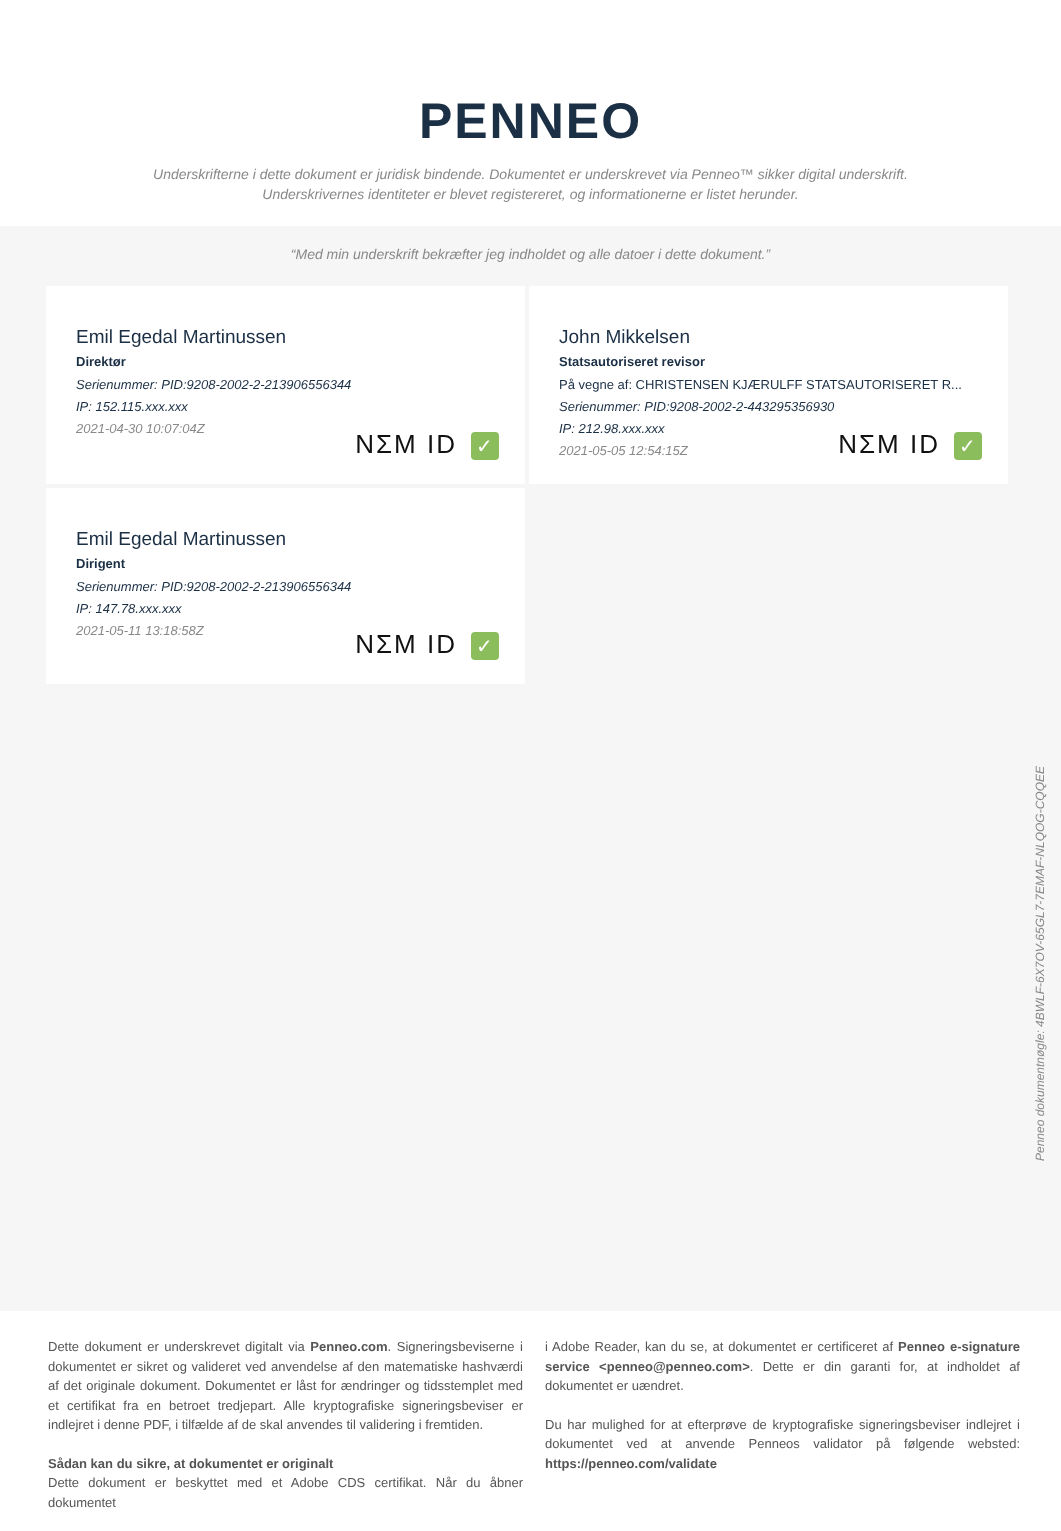PENNEO
Underskrifterne i dette dokument er juridisk bindende. Dokumentet er underskrevet via Penneo™ sikker digital underskrift.
Underskrivernes identiteter er blevet registereret, og informationerne er listet herunder.
“Med min underskrift bekræfter jeg indholdet og alle datoer i dette dokument.”
Emil Egedal Martinussen
Direktør
Serienummer: PID:9208-2002-2-213906556344
IP: 152.115.xxx.xxx
2021-04-30 10:07:04Z
NΣM ID ✓
John Mikkelsen
Statsautoriseret revisor
På vegne af: CHRISTENSEN KJÆRULFF STATSAUTORISERET R...
Serienummer: PID:9208-2002-2-443295356930
IP: 212.98.xxx.xxx
2021-05-05 12:54:15Z
NΣM ID ✓
Emil Egedal Martinussen
Dirigent
Serienummer: PID:9208-2002-2-213906556344
IP: 147.78.xxx.xxx
2021-05-11 13:18:58Z
NΣM ID ✓
Penneo dokumentnøgle: 4BWLF-6X7OV-65GL7-7EMAF-NLQOG-CQQEE
Dette dokument er underskrevet digitalt via Penneo.com. Signeringsbeviserne i dokumentet er sikret og valideret ved anvendelse af den matematiske hashværdi af det originale dokument. Dokumentet er låst for ændringer og tidsstemplet med et certifikat fra en betroet tredjepart. Alle kryptografiske signeringsbeviser er indlejret i denne PDF, i tilfælde af de skal anvendes til validering i fremtiden.
Sådan kan du sikre, at dokumentet er originalt
Dette dokument er beskyttet med et Adobe CDS certifikat. Når du åbner dokumentet
i Adobe Reader, kan du se, at dokumentet er certificeret af Penneo e-signature service <penneo@penneo.com>. Dette er din garanti for, at indholdet af dokumentet er uændret.
Du har mulighed for at efterprøve de kryptografiske signeringsbeviser indlejret i dokumentet ved at anvende Penneos validator på følgende websted: https://penneo.com/validate